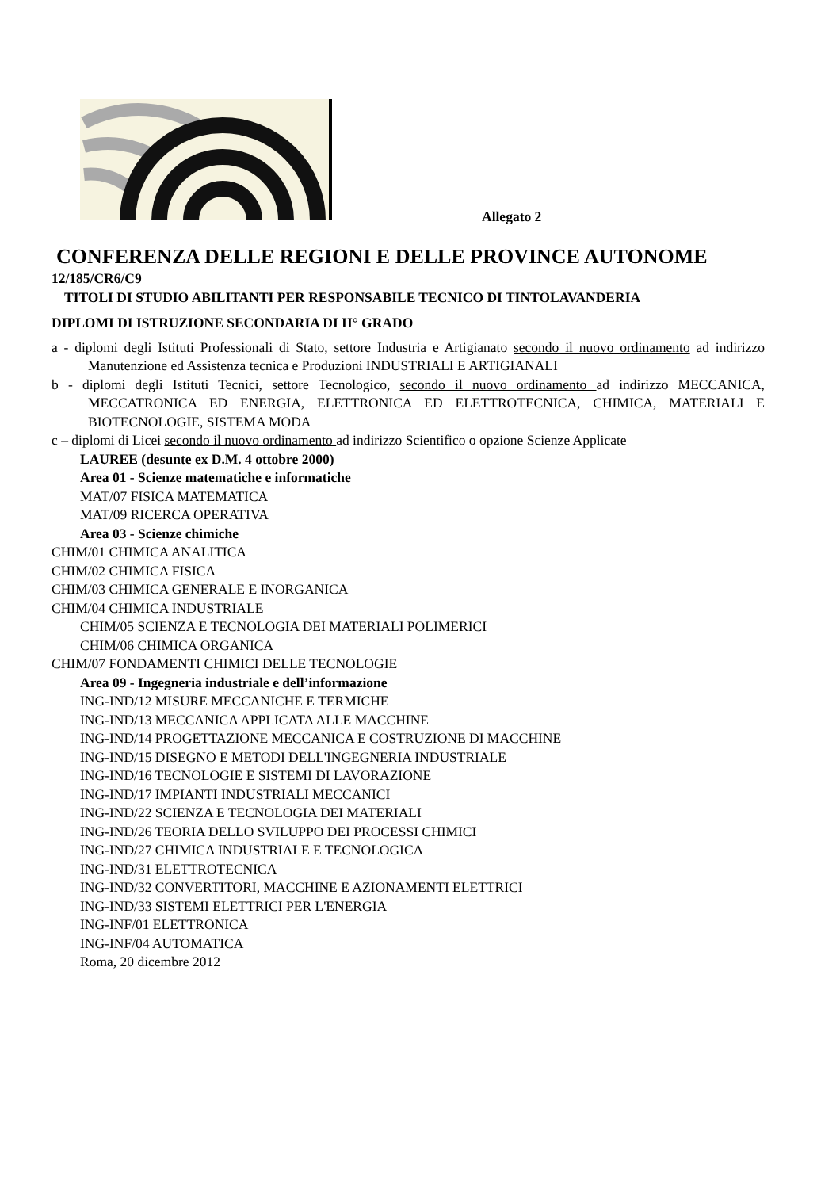Allegato 2
CONFERENZA DELLE REGIONI E DELLE PROVINCE AUTONOME
12/185/CR6/C9
TITOLI DI STUDIO ABILITANTI PER RESPONSABILE TECNICO DI TINTOLAVANDERIA
DIPLOMI DI ISTRUZIONE SECONDARIA DI II° GRADO
a - diplomi degli Istituti Professionali di Stato, settore Industria e Artigianato secondo il nuovo ordinamento ad indirizzo Manutenzione ed Assistenza tecnica e Produzioni INDUSTRIALI E ARTIGIANALI
b - diplomi degli Istituti Tecnici, settore Tecnologico, secondo il nuovo ordinamento ad indirizzo MECCANICA, MECCATRONICA ED ENERGIA, ELETTRONICA ED ELETTROTECNICA, CHIMICA, MATERIALI E BIOTECNOLOGIE, SISTEMA MODA
c – diplomi di Licei secondo il nuovo ordinamento ad indirizzo Scientifico o opzione Scienze Applicate
LAUREE (desunte ex D.M. 4 ottobre 2000)
Area 01 - Scienze matematiche e informatiche
MAT/07 FISICA MATEMATICA
MAT/09 RICERCA OPERATIVA
Area 03 - Scienze chimiche
CHIM/01 CHIMICA ANALITICA
CHIM/02 CHIMICA FISICA
CHIM/03 CHIMICA GENERALE E INORGANICA
CHIM/04 CHIMICA INDUSTRIALE
CHIM/05 SCIENZA E TECNOLOGIA DEI MATERIALI POLIMERICI
CHIM/06 CHIMICA ORGANICA
CHIM/07 FONDAMENTI CHIMICI DELLE TECNOLOGIE
Area 09 - Ingegneria industriale e dell’informazione
ING-IND/12 MISURE MECCANICHE E TERMICHE
ING-IND/13 MECCANICA APPLICATA ALLE MACCHINE
ING-IND/14 PROGETTAZIONE MECCANICA E COSTRUZIONE DI MACCHINE
ING-IND/15 DISEGNO E METODI DELL'INGEGNERIA INDUSTRIALE
ING-IND/16 TECNOLOGIE E SISTEMI DI LAVORAZIONE
ING-IND/17 IMPIANTI INDUSTRIALI MECCANICI
ING-IND/22 SCIENZA E TECNOLOGIA DEI MATERIALI
ING-IND/26 TEORIA DELLO SVILUPPO DEI PROCESSI CHIMICI
ING-IND/27 CHIMICA INDUSTRIALE E TECNOLOGICA
ING-IND/31 ELETTROTECNICA
ING-IND/32 CONVERTITORI, MACCHINE E AZIONAMENTI ELETTRICI
ING-IND/33 SISTEMI ELETTRICI PER L'ENERGIA
ING-INF/01 ELETTRONICA
ING-INF/04 AUTOMATICA
Roma, 20 dicembre 2012